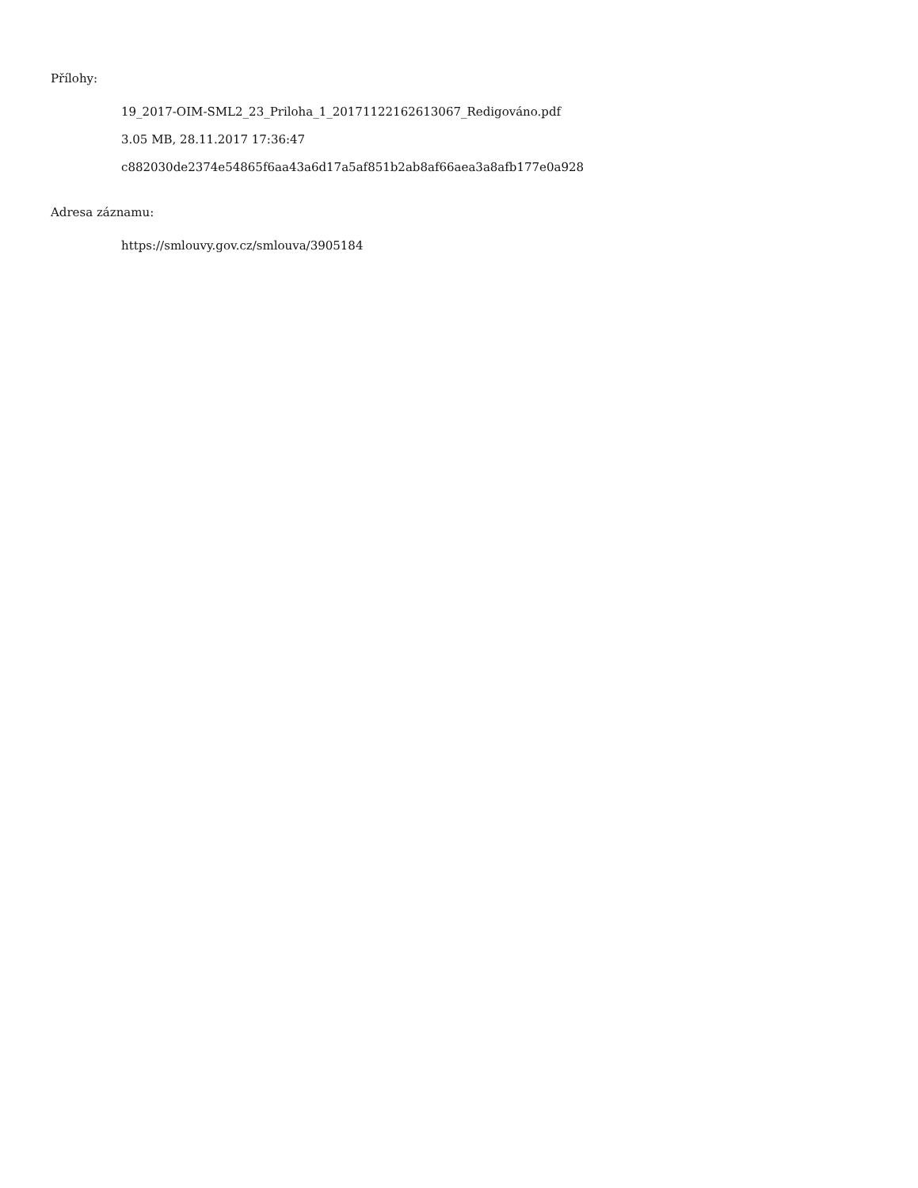Přílohy:
19_2017-OIM-SML2_23_Priloha_1_20171122162613067_Redigováno.pdf
3.05 MB, 28.11.2017 17:36:47
c882030de2374e54865f6aa43a6d17a5af851b2ab8af66aea3a8afb177e0a928
Adresa záznamu:
https://smlouvy.gov.cz/smlouva/3905184